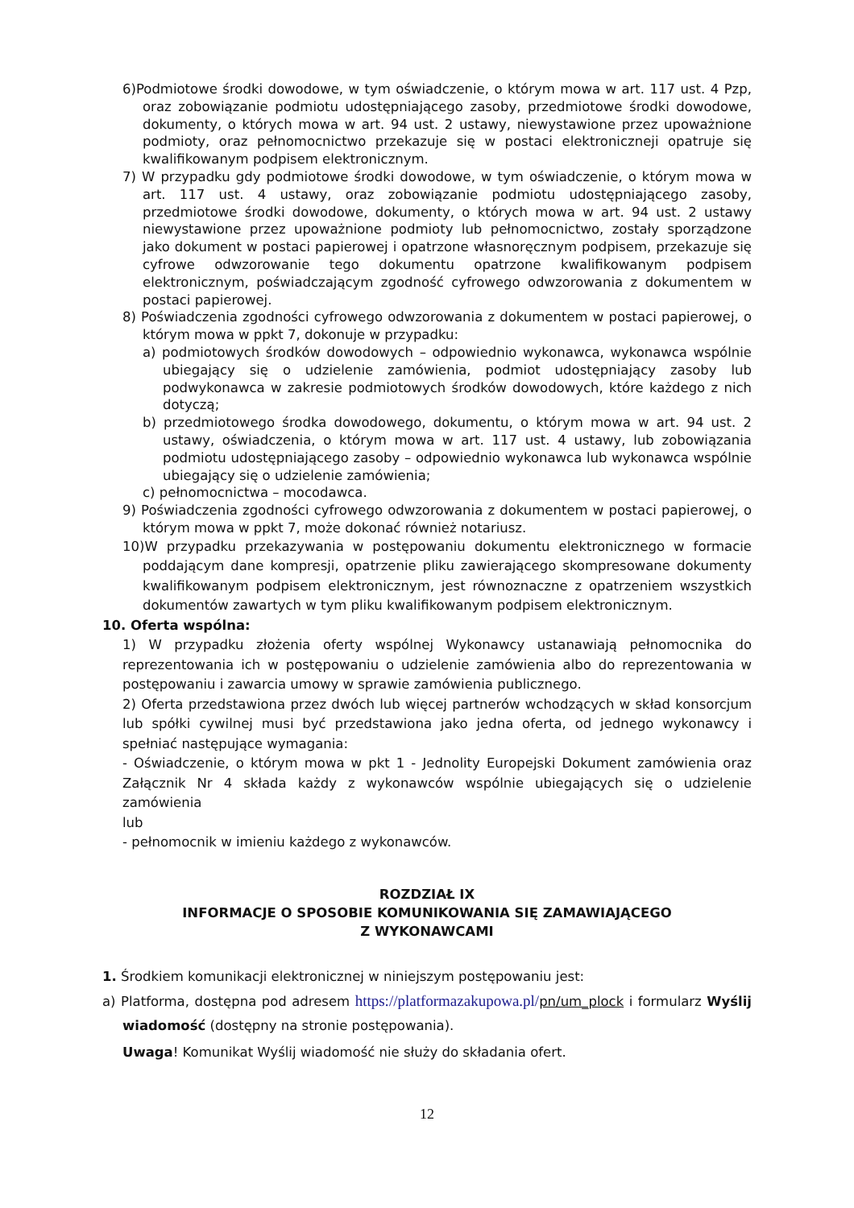6)Podmiotowe środki dowodowe, w tym oświadczenie, o którym mowa w art. 117 ust. 4 Pzp, oraz zobowiązanie podmiotu udostępniającego zasoby, przedmiotowe środki dowodowe, dokumenty, o których mowa w art. 94 ust. 2 ustawy, niewystawione przez upoważnione podmioty, oraz pełnomocnictwo przekazuje się w postaci elektroniczneji opatruje się kwalifikowanym podpisem elektronicznym.
7) W przypadku gdy podmiotowe środki dowodowe, w tym oświadczenie, o którym mowa w art. 117 ust. 4 ustawy, oraz zobowiązanie podmiotu udostępniającego zasoby, przedmiotowe środki dowodowe, dokumenty, o których mowa w art. 94 ust. 2 ustawy niewystawione przez upoważnione podmioty lub pełnomocnictwo, zostały sporządzone jako dokument w postaci papierowej i opatrzone własnoręcznym podpisem, przekazuje się cyfrowe odwzorowanie tego dokumentu opatrzone kwalifikowanym podpisem elektronicznym, poświadczającym zgodność cyfrowego odwzorowania z dokumentem w postaci papierowej.
8) Poświadczenia zgodności cyfrowego odwzorowania z dokumentem w postaci papierowej, o którym mowa w ppkt 7, dokonuje w przypadku:
a) podmiotowych środków dowodowych – odpowiednio wykonawca, wykonawca wspólnie ubiegający się o udzielenie zamówienia, podmiot udostępniający zasoby lub podwykonawca w zakresie podmiotowych środków dowodowych, które każdego z nich dotyczą;
b) przedmiotowego środka dowodowego, dokumentu, o którym mowa w art. 94 ust. 2 ustawy, oświadczenia, o którym mowa w art. 117 ust. 4 ustawy, lub zobowiązania podmiotu udostępniającego zasoby – odpowiednio wykonawca lub wykonawca wspólnie ubiegający się o udzielenie zamówienia;
c) pełnomocnictwa – mocodawca.
9) Poświadczenia zgodności cyfrowego odwzorowania z dokumentem w postaci papierowej, o którym mowa w ppkt 7, może dokonać również notariusz.
10)W przypadku przekazywania w postępowaniu dokumentu elektronicznego w formacie poddającym dane kompresji, opatrzenie pliku zawierającego skompresowane dokumenty kwalifikowanym podpisem elektronicznym, jest równoznaczne z opatrzeniem wszystkich dokumentów zawartych w tym pliku kwalifikowanym podpisem elektronicznym.
10. Oferta wspólna:
1) W przypadku złożenia oferty wspólnej Wykonawcy ustanawiają pełnomocnika do reprezentowania ich w postępowaniu o udzielenie zamówienia albo do reprezentowania w postępowaniu i zawarcia umowy w sprawie zamówienia publicznego.
2) Oferta przedstawiona przez dwóch lub więcej partnerów wchodzących w skład konsorcjum lub spółki cywilnej musi być przedstawiona jako jedna oferta, od jednego wykonawcy i spełniać następujące wymagania:
- Oświadczenie, o którym mowa w pkt 1 - Jednolity Europejski Dokument zamówienia oraz Załącznik Nr 4 składa każdy z wykonawców wspólnie ubiegających się o udzielenie zamówienia
lub
- pełnomocnik w imieniu każdego z wykonawców.
ROZDZIAŁ IX
INFORMACJE O SPOSOBIE KOMUNIKOWANIA SIĘ ZAMAWIAJĄCEGO
Z WYKONAWCAMI
1. Środkiem komunikacji elektronicznej w niniejszym postępowaniu jest:
a) Platforma, dostępna pod adresem https://platformazakupowa.pl/pn/um_plock i formularz Wyślij wiadomość (dostępny na stronie postępowania).
Uwaga! Komunikat Wyślij wiadomość nie służy do składania ofert.
12